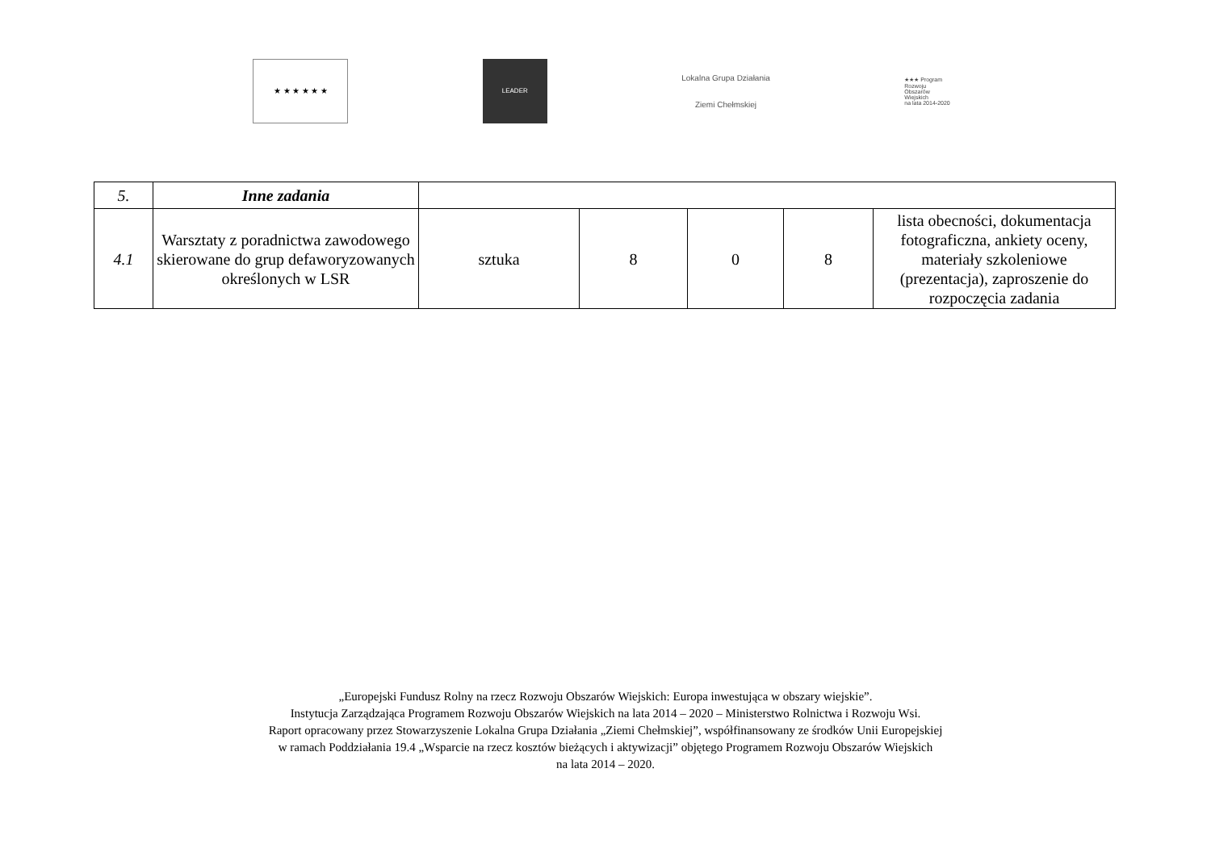★ ★ ★ ★ ★ ★
LEADER
Lokalna Grupa Działania
Ziemi Chełmskiej
★★★ Program
Rozwoju
Obszarów
Wiejskich
na lata 2014-2020
| 5. | Inne zadania | | | | | |
| 4.1 | Warsztaty z poradnictwa zawodowego skierowane do grup defaworyzowanych określonych w LSR | sztuka | 8 | 0 | 8 | lista obecności, dokumentacja fotograficzna, ankiety oceny, materiały szkoleniowe (prezentacja), zaproszenie do rozpoczęcia zadania |
„Europejski Fundusz Rolny na rzecz Rozwoju Obszarów Wiejskich: Europa inwestująca w obszary wiejskie”.
Instytucja Zarządzająca Programem Rozwoju Obszarów Wiejskich na lata 2014 – 2020 – Ministerstwo Rolnictwa i Rozwoju Wsi.
Raport opracowany przez Stowarzyszenie Lokalna Grupa Działania „Ziemi Chełmskiej”, współfinansowany ze środków Unii Europejskiej
w ramach Poddziałania 19.4 „Wsparcie na rzecz kosztów bieżących i aktywizacji” objętego Programem Rozwoju Obszarów Wiejskich
na lata 2014 – 2020.